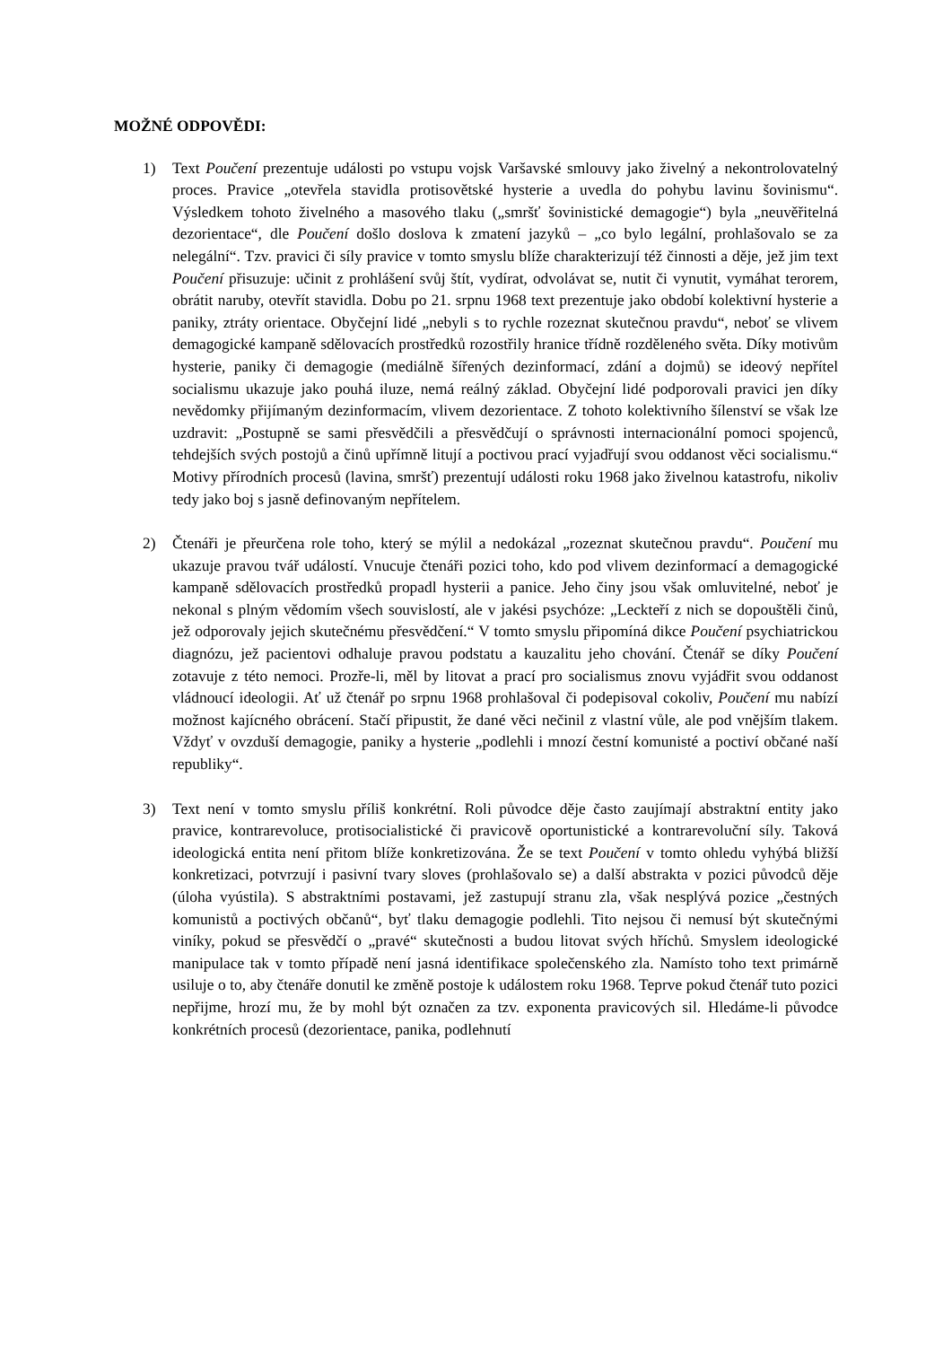MOŽNÉ ODPOVĚDI:
1) Text Poučení prezentuje události po vstupu vojsk Varšavské smlouvy jako živelný a nekontrolovatelný proces. Pravice „otevřela stavidla protisovětské hysterie a uvedla do pohybu lavinu šovinismu“. Výsledkem tohoto živelného a masového tlaku („smršť šovinistické demagogie“) byla „neuvěřitelná dezorientace“, dle Poučení došlo doslova k zmatení jazyků – „co bylo legální, prohlašovalo se za nelegální“. Tzv. pravici či síly pravice v tomto smyslu blíže charakterizují též činnosti a děje, jež jim text Poučení přisuzuje: učinit z prohlášení svůj štít, vydírat, odvolávat se, nutit či vynutit, vymáhat terorem, obrátit naruby, otevřít stavidla. Dobu po 21. srpnu 1968 text prezentuje jako období kolektivní hysterie a paniky, ztráty orientace. Obyčejní lidé „nebyli s to rychle rozeznat skutečnou pravdu“, neboť se vlivem demagogické kampaně sdělovacích prostředků rozostřily hranice třídně rozděleného světa. Díky motivům hysterie, paniky či demagogie (mediálně šířených dezinformací, zdání a dojmů) se ideový nepřítel socialismu ukazuje jako pouhá iluze, nemá reálný základ. Obyčejní lidé podporovali pravici jen díky nevědomky přijímaným dezinformacím, vlivem dezorientace. Z tohoto kolektivního šílenství se však lze uzdravit: „Postupně se sami přesvědčili a přesvědčují o správnosti internacionální pomoci spojenců, tehdejších svých postojů a činů upřímně litují a poctivou prací vyjadřují svou oddanost věci socialismu.“ Motivy přírodních procesů (lavina, smršť) prezentují události roku 1968 jako živelnou katastrofu, nikoliv tedy jako boj s jasně definovaným nepřítelem.
2) Čtenáři je přeurčena role toho, který se mýlil a nedokázal „rozeznat skutečnou pravdu“. Poučení mu ukazuje pravou tvář událostí. Vnucuje čtenáři pozici toho, kdo pod vlivem dezinformací a demagogické kampaně sdělovacích prostředků propadl hysterii a panice. Jeho činy jsou však omluvitelné, neboť je nekonal s plným vědomím všech souvislostí, ale v jakési psychóze: „Leckteří z nich se dopouštěli činů, jež odporovaly jejich skutečnému přesvědčení.“ V tomto smyslu připomíná dikce Poučení psychiatrickou diagnózu, jež pacientovi odhaluje pravou podstatu a kauzalitu jeho chování. Čtenář se díky Poučení zotavuje z této nemoci. Prozře-li, měl by litovat a prací pro socialismus znovu vyjádřit svou oddanost vládnoucí ideologii. Ať už čtenář po srpnu 1968 prohlašoval či podepisoval cokoliv, Poučení mu nabízí možnost kajícného obrácení. Stačí připustit, že dané věci nečinil z vlastní vůle, ale pod vnějším tlakem. Vždyť v ovzduší demagogie, paniky a hysterie „podlehli i mnozí čestní komunisté a poctiví občané naší republiky“.
3) Text není v tomto smyslu příliš konkrétní. Roli původce děje často zaujímají abstraktní entity jako pravice, kontrarevoluce, protisocialistické či pravicově oportunistické a kontrarevoluční síly. Taková ideologická entita není přitom blíže konkretizována. Že se text Poučení v tomto ohledu vyhýbá bližší konkretizaci, potvrzují i pasivní tvary sloves (prohlašovalo se) a další abstrakta v pozici původců děje (úloha vyústila). S abstraktními postavami, jež zastupují stranu zla, však nesplývá pozice „čestných komunistů a poctivých občanů“, byť tlaku demagogie podlehli. Tito nejsou či nemusí být skutečnými viníky, pokud se přesvědčí o „pravé“ skutečnosti a budou litovat svých hříchů. Smyslem ideologické manipulace tak v tomto případě není jasná identifikace společenského zla. Namísto toho text primárně usiluje o to, aby čtenáře donutil ke změně postoje k událostem roku 1968. Teprve pokud čtenář tuto pozici nepřijme, hrozí mu, že by mohl být označen za tzv. exponenta pravicových sil. Hledáme-li původce konkrétních procesů (dezorientace, panika, podlehnutí